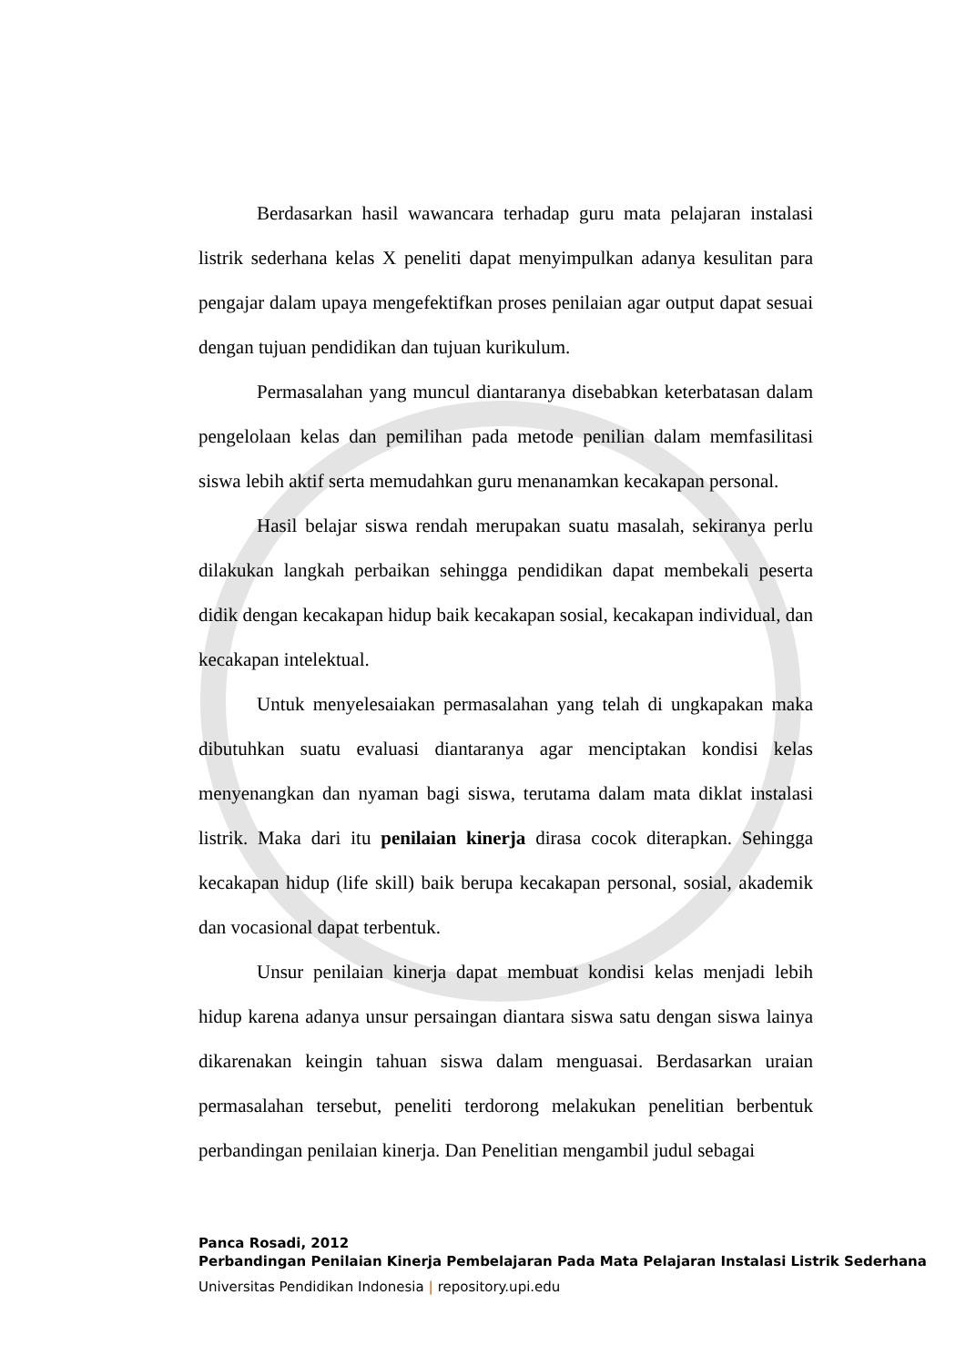Berdasarkan hasil wawancara terhadap guru mata pelajaran instalasi listrik sederhana kelas X peneliti dapat menyimpulkan adanya kesulitan para pengajar dalam upaya mengefektifkan proses penilaian agar output dapat sesuai dengan tujuan pendidikan dan tujuan kurikulum.
Permasalahan yang muncul diantaranya disebabkan keterbatasan dalam pengelolaan kelas dan pemilihan pada metode penilian dalam memfasilitasi siswa lebih aktif serta memudahkan guru menanamkan kecakapan personal.
Hasil belajar siswa rendah merupakan suatu masalah, sekiranya perlu dilakukan langkah perbaikan sehingga pendidikan dapat membekali peserta didik dengan kecakapan hidup baik kecakapan sosial, kecakapan individual, dan kecakapan intelektual.
Untuk menyelesaiakan permasalahan yang telah di ungkapakan maka dibutuhkan suatu evaluasi diantaranya agar menciptakan kondisi kelas menyenangkan dan nyaman bagi siswa, terutama dalam mata diklat instalasi listrik. Maka dari itu penilaian kinerja dirasa cocok diterapkan. Sehingga kecakapan hidup (life skill) baik berupa kecakapan personal, sosial, akademik dan vocasional dapat terbentuk.
Unsur penilaian kinerja dapat membuat kondisi kelas menjadi lebih hidup karena adanya unsur persaingan diantara siswa satu dengan siswa lainya dikarenakan keingin tahuan siswa dalam menguasai. Berdasarkan uraian permasalahan tersebut, peneliti terdorong melakukan penelitian berbentuk perbandingan penilaian kinerja. Dan Penelitian mengambil judul sebagai
Panca Rosadi, 2012
Perbandingan Penilaian Kinerja Pembelajaran Pada Mata Pelajaran Instalasi Listrik Sederhana
Universitas Pendidikan Indonesia | repository.upi.edu